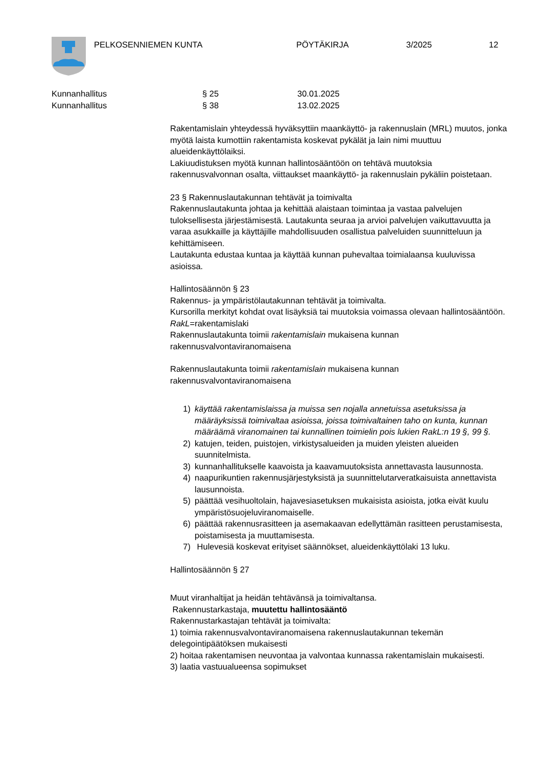PELKOSENNIEMEN KUNTA PÖYTÄKIRJA 3/2025 12
Kunnanhallitus § 25 30.01.2025
Kunnanhallitus § 38 13.02.2025
Rakentamislain yhteydessä hyväksyttiin maankäyttö- ja rakennuslain (MRL) muutos, jonka myötä laista kumottiin rakentamista koskevat pykälät ja lain nimi muuttuu alueidenkäyttölaiksi.
Lakiuudistuksen myötä kunnan hallintosääntöön on tehtävä muutoksia rakennusvalvonnan osalta, viittaukset maankäyttö- ja rakennuslain pykäliin poistetaan.
23 § Rakennuslautakunnan tehtävät ja toimivalta
Rakennuslautakunta johtaa ja kehittää alaistaan toimintaa ja vastaa palvelujen tuloksellisesta järjestämisestä. Lautakunta seuraa ja arvioi palvelujen vaikuttavuutta ja varaa asukkaille ja käyttäjille mahdollisuuden osallistua palveluiden suunnitteluun ja kehittämiseen.
Lautakunta edustaa kuntaa ja käyttää kunnan puhevaltaa toimialaansa kuuluvissa asioissa.
Hallintosäännön § 23
Rakennus- ja ympäristölautakunnan tehtävät ja toimivalta.
Kursorilla merkityt kohdat ovat lisäyksiä tai muutoksia voimassa olevaan hallintosääntöön. RakL=rakentamislaki
Rakennuslautakunta toimii rakentamislain mukaisena kunnan rakennusvalvontaviranomaisena
Rakennuslautakunta toimii rakentamislain mukaisena kunnan rakennusvalvontaviranomaisena
1) käyttää rakentamislaissa ja muissa sen nojalla annetuissa asetuksissa ja määräyksissä toimivaltaa asioissa, joissa toimivaltainen taho on kunta, kunnan määräämä viranomainen tai kunnallinen toimielin pois lukien RakL:n 19 §, 99 §.
2) katujen, teiden, puistojen, virkistysalueiden ja muiden yleisten alueiden suunnitelmista.
3) kunnanhallitukselle kaavoista ja kaavamuutoksista annettavasta lausunnosta.
4) naapurikuntien rakennusjärjestyksistä ja suunnittelutarveratkaisuista annettavista lausunnoista.
5) päättää vesihuoltolain, hajavesiasetuksen mukaisista asioista, jotka eivät kuulu ympäristösuojeluviranomaiselle.
6) päättää rakennusrasitteen ja asemakaavan edellyttämän rasitteen perustamisesta, poistamisesta ja muuttamisesta.
7) Hulevesiä koskevat erityiset säännökset, alueidenkäyttölaki 13 luku.
Hallintosäännön § 27
Muut viranhaltijat ja heidän tehtävänsä ja toimivaltansa.
Rakennustarkastaja, muutettu hallintosääntö
Rakennustarkastajan tehtävät ja toimivalta:
1) toimia rakennusvalvontaviranomaisena rakennuslautakunnan tekemän delegointipäätöksen mukaisesti
2) hoitaa rakentamisen neuvontaa ja valvontaa kunnassa rakentamislain mukaisesti.
3) laatia vastuualueensa sopimukset